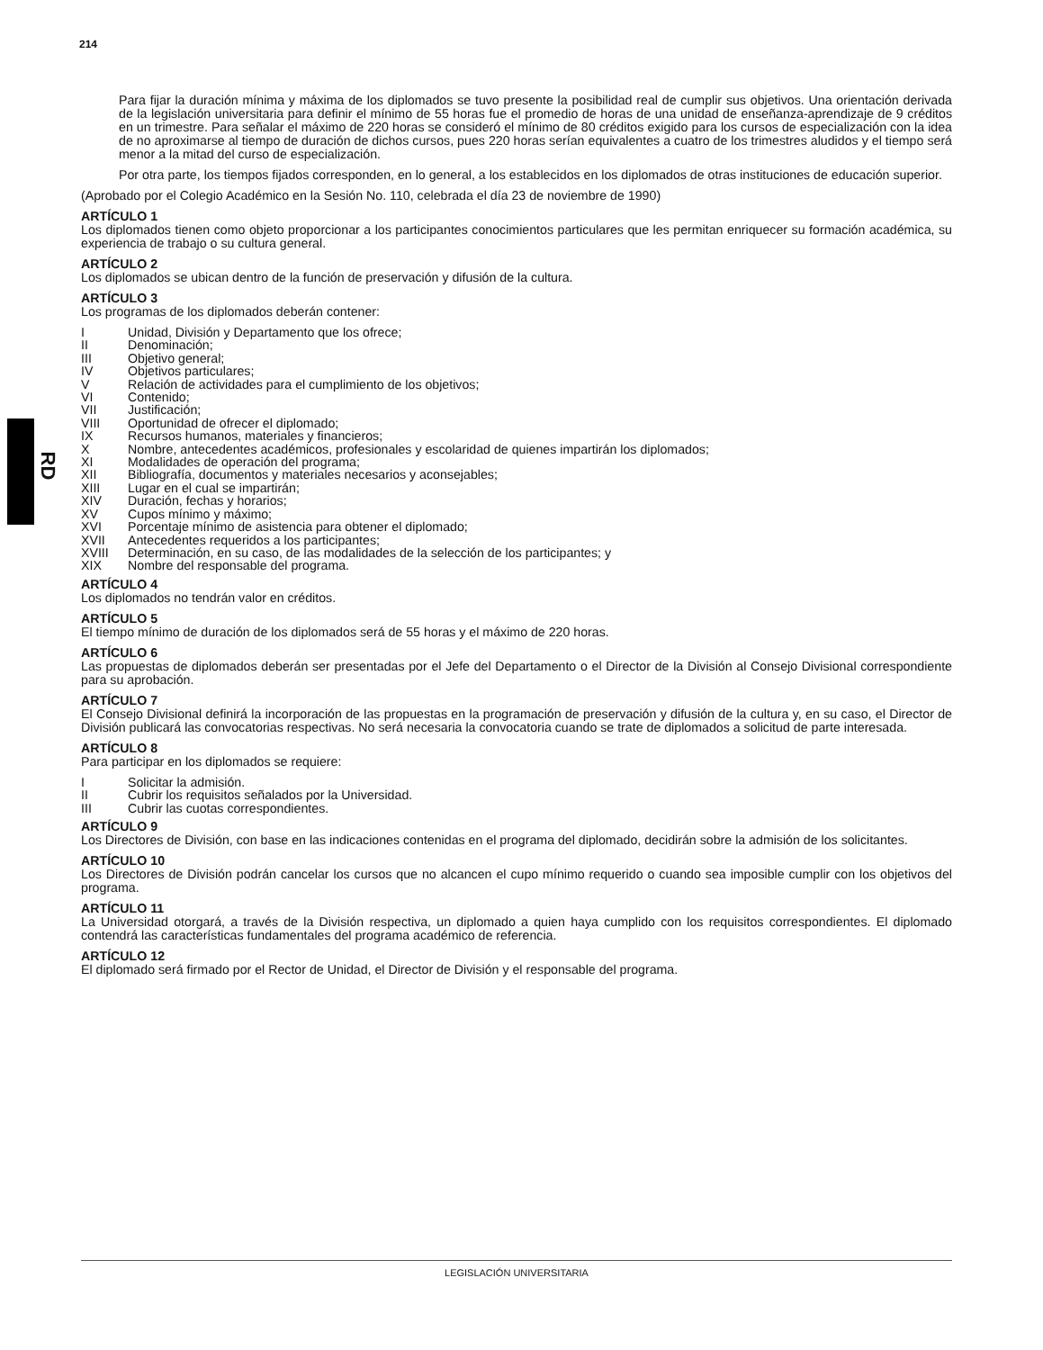214
RD
Para fijar la duración mínima y máxima de los diplomados se tuvo presente la posibilidad real de cumplir sus objetivos. Una orientación derivada de la legislación universitaria para definir el mínimo de 55 horas fue el promedio de horas de una unidad de enseñanza-aprendizaje de 9 créditos en un trimestre. Para señalar el máximo de 220 horas se consideró el mínimo de 80 créditos exigido para los cursos de especialización con la idea de no aproximarse al tiempo de duración de dichos cursos, pues 220 horas serían equivalentes a cuatro de los trimestres aludidos y el tiempo será menor a la mitad del curso de especialización.
Por otra parte, los tiempos fijados corresponden, en lo general, a los establecidos en los diplomados de otras instituciones de educación superior.
(Aprobado por el Colegio Académico en la Sesión No. 110, celebrada el día 23 de noviembre de 1990)
ARTÍCULO 1
Los diplomados tienen como objeto proporcionar a los participantes conocimientos particulares que les permitan enriquecer su formación académica, su experiencia de trabajo o su cultura general.
ARTÍCULO 2
Los diplomados se ubican dentro de la función de preservación y difusión de la cultura.
ARTÍCULO 3
Los programas de los diplomados deberán contener:
I Unidad, División y Departamento que los ofrece;
II Denominación;
III Objetivo general;
IV Objetivos particulares;
V Relación de actividades para el cumplimiento de los objetivos;
VI Contenido;
VII Justificación;
VIII Oportunidad de ofrecer el diplomado;
IX Recursos humanos, materiales y financieros;
X Nombre, antecedentes académicos, profesionales y escolaridad de quienes impartirán los diplomados;
XI Modalidades de operación del programa;
XII Bibliografía, documentos y materiales necesarios y aconsejables;
XIII Lugar en el cual se impartirán;
XIV Duración, fechas y horarios;
XV Cupos mínimo y máximo;
XVI Porcentaje mínimo de asistencia para obtener el diplomado;
XVII Antecedentes requeridos a los participantes;
XVIII Determinación, en su caso, de las modalidades de la selección de los participantes; y
XIX Nombre del responsable del programa.
ARTÍCULO 4
Los diplomados no tendrán valor en créditos.
ARTÍCULO 5
El tiempo mínimo de duración de los diplomados será de 55 horas y el máximo de 220 horas.
ARTÍCULO 6
Las propuestas de diplomados deberán ser presentadas por el Jefe del Departamento o el Director de la División al Consejo Divisional correspondiente para su aprobación.
ARTÍCULO 7
El Consejo Divisional definirá la incorporación de las propuestas en la programación de preservación y difusión de la cultura y, en su caso, el Director de División publicará las convocatorias respectivas. No será necesaria la convocatoria cuando se trate de diplomados a solicitud de parte interesada.
ARTÍCULO 8
Para participar en los diplomados se requiere:
I Solicitar la admisión.
II Cubrir los requisitos señalados por la Universidad.
III Cubrir las cuotas correspondientes.
ARTÍCULO 9
Los Directores de División, con base en las indicaciones contenidas en el programa del diplomado, decidirán sobre la admisión de los solicitantes.
ARTÍCULO 10
Los Directores de División podrán cancelar los cursos que no alcancen el cupo mínimo requerido o cuando sea imposible cumplir con los objetivos del programa.
ARTÍCULO 11
La Universidad otorgará, a través de la División respectiva, un diplomado a quien haya cumplido con los requisitos correspondientes. El diplomado contendrá las características fundamentales del programa académico de referencia.
ARTÍCULO 12
El diplomado será firmado por el Rector de Unidad, el Director de División y el responsable del programa.
LEGISLACIÓN UNIVERSITARIA